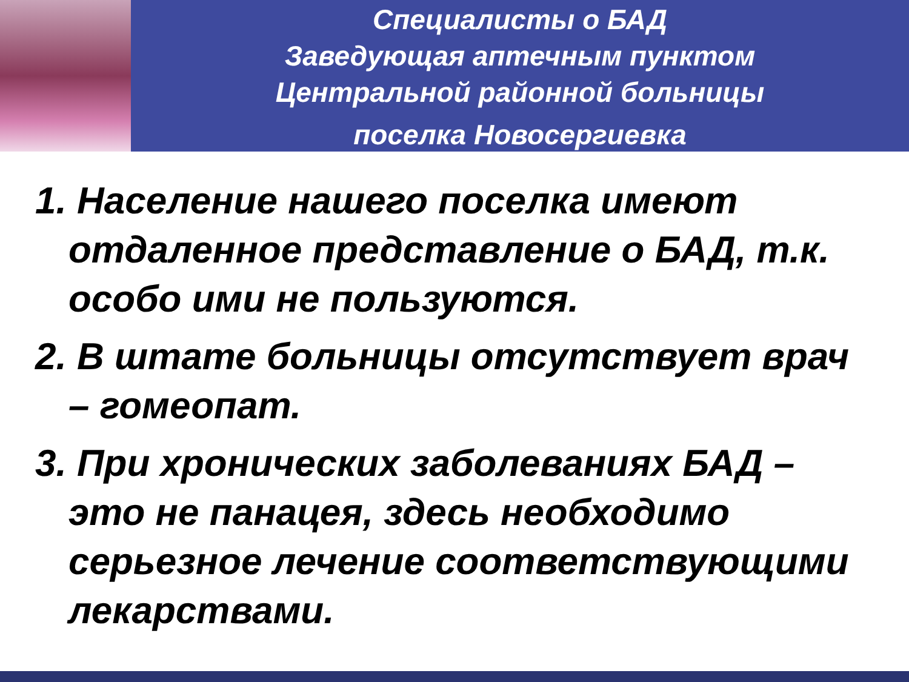Специалисты о БАД
Заведующая аптечным пунктом
Центральной районной больницы
поселка Новосергиевка
1. Население нашего поселка имеют отдаленное представление о БАД, т.к. особо ими не пользуются.
2. В штате больницы отсутствует врач – гомеопат.
3. При хронических заболеваниях БАД – это не панацея, здесь необходимо серьезное лечение соответствующими лекарствами.